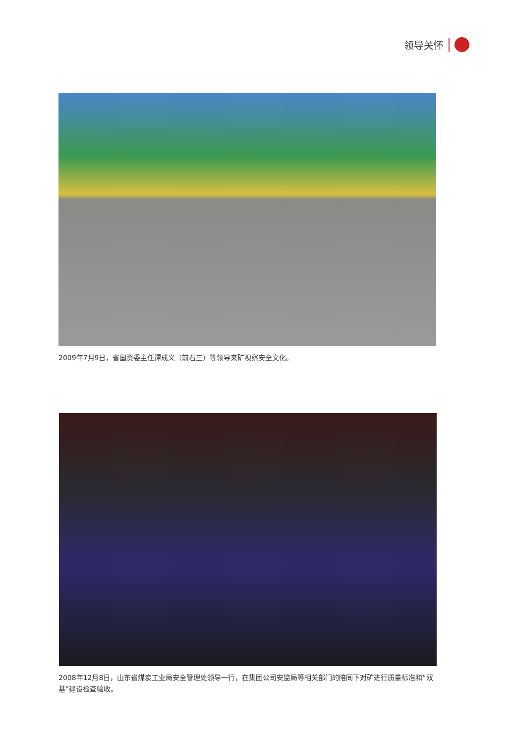领导关怀
2009年7月9日，省国资委主任谭成义（前右三）等领导来矿视察安全文化。
2008年12月8日，山东省煤炭工业局安全管理处领导一行，在集团公司安监局等相关部门的陪同下对矿进行质量标准和“双基”建设检查验收。